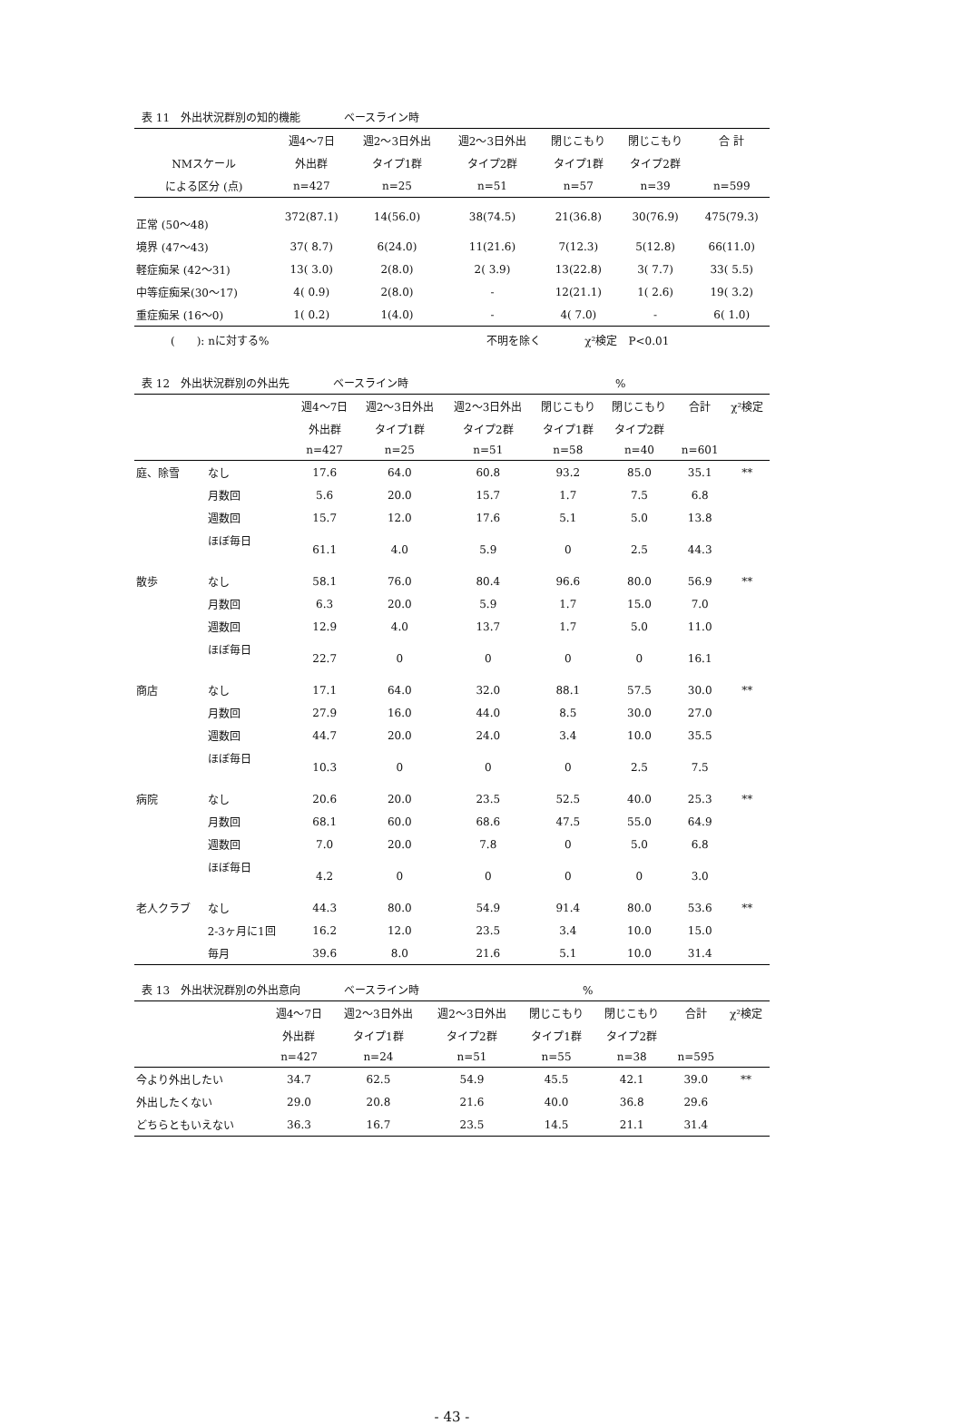表 11　外出状況群別の知的機能　　　　ベースライン時
| | 週4～7日 | 週2～3日外出 | 週2～3日外出 | 閉じこもり | 閉じこもり | 合 計 |
| --- | --- | --- | --- | --- | --- | --- |
| NMスケール | 外出群 | タイプ1群 | タイプ2群 | タイプ1群 | タイプ2群 | |
| による区分 (点) | n=427 | n=25 | n=51 | n=57 | n=39 | n=599 |
| 正常 (50～48) | 372(87.1) | 14(56.0) | 38(74.5) | 21(36.8) | 30(76.9) | 475(79.3) |
| 境界 (47～43) | 37( 8.7) | 6(24.0) | 11(21.6) | 7(12.3) | 5(12.8) | 66(11.0) |
| 軽症痴呆 (42～31) | 13( 3.0) | 2(8.0) | 2( 3.9) | 13(22.8) | 3( 7.7) | 33( 5.5) |
| 中等症痴呆(30～17) | 4( 0.9) | 2(8.0) | - | 12(21.1) | 1( 2.6) | 19( 3.2) |
| 重症痴呆 (16～0) | 1( 0.2) | 1(4.0) | - | 4( 7.0) | - | 6( 1.0) |
(　　): nに対する%　　　　　　　　　　　　　　　　　　　　不明を除く　　　　χ²検定　P<0.01
表 12　外出状況群別の外出先　　　　ベースライン時　　　　　　　　　　　　　　　　　　　%
| | | 週4～7日 | 週2～3日外出 | 週2～3日外出 | 閉じこもり | 閉じこもり | 合計 | χ²検定 |
| --- | --- | --- | --- | --- | --- | --- | --- | --- |
| | | 外出群 | タイプ1群 | タイプ2群 | タイプ1群 | タイプ2群 | | |
| | | n=427 | n=25 | n=51 | n=58 | n=40 | n=601 | |
| 庭、除雪 | なし | 17.6 | 64.0 | 60.8 | 93.2 | 85.0 | 35.1 | ** |
| | 月数回 | 5.6 | 20.0 | 15.7 | 1.7 | 7.5 | 6.8 | |
| | 週数回 | 15.7 | 12.0 | 17.6 | 5.1 | 5.0 | 13.8 | |
| | ほぼ毎日 | 61.1 | 4.0 | 5.9 | 0 | 2.5 | 44.3 | |
| 散歩 | なし | 58.1 | 76.0 | 80.4 | 96.6 | 80.0 | 56.9 | ** |
| | 月数回 | 6.3 | 20.0 | 5.9 | 1.7 | 15.0 | 7.0 | |
| | 週数回 | 12.9 | 4.0 | 13.7 | 1.7 | 5.0 | 11.0 | |
| | ほぼ毎日 | 22.7 | 0 | 0 | 0 | 0 | 16.1 | |
| 商店 | なし | 17.1 | 64.0 | 32.0 | 88.1 | 57.5 | 30.0 | ** |
| | 月数回 | 27.9 | 16.0 | 44.0 | 8.5 | 30.0 | 27.0 | |
| | 週数回 | 44.7 | 20.0 | 24.0 | 3.4 | 10.0 | 35.5 | |
| | ほぼ毎日 | 10.3 | 0 | 0 | 0 | 2.5 | 7.5 | |
| 病院 | なし | 20.6 | 20.0 | 23.5 | 52.5 | 40.0 | 25.3 | ** |
| | 月数回 | 68.1 | 60.0 | 68.6 | 47.5 | 55.0 | 64.9 | |
| | 週数回 | 7.0 | 20.0 | 7.8 | 0 | 5.0 | 6.8 | |
| | ほぼ毎日 | 4.2 | 0 | 0 | 0 | 0 | 3.0 | |
| 老人クラブ | なし | 44.3 | 80.0 | 54.9 | 91.4 | 80.0 | 53.6 | ** |
| | 2-3ヶ月に1回 | 16.2 | 12.0 | 23.5 | 3.4 | 10.0 | 15.0 | |
| | 毎月 | 39.6 | 8.0 | 21.6 | 5.1 | 10.0 | 31.4 | |
表 13　外出状況群別の外出意向　　　　ベースライン時　　　　　　　　　　　　　　　%
| | 週4～7日 | 週2～3日外出 | 週2～3日外出 | 閉じこもり | 閉じこもり | 合計 | χ²検定 |
| --- | --- | --- | --- | --- | --- | --- | --- |
| | 外出群 | タイプ1群 | タイプ2群 | タイプ1群 | タイプ2群 | | |
| | n=427 | n=24 | n=51 | n=55 | n=38 | n=595 | |
| 今より外出したい | 34.7 | 62.5 | 54.9 | 45.5 | 42.1 | 39.0 | ** |
| 外出したくない | 29.0 | 20.8 | 21.6 | 40.0 | 36.8 | 29.6 | |
| どちらともいえない | 36.3 | 16.7 | 23.5 | 14.5 | 21.1 | 31.4 | |
- 43 -